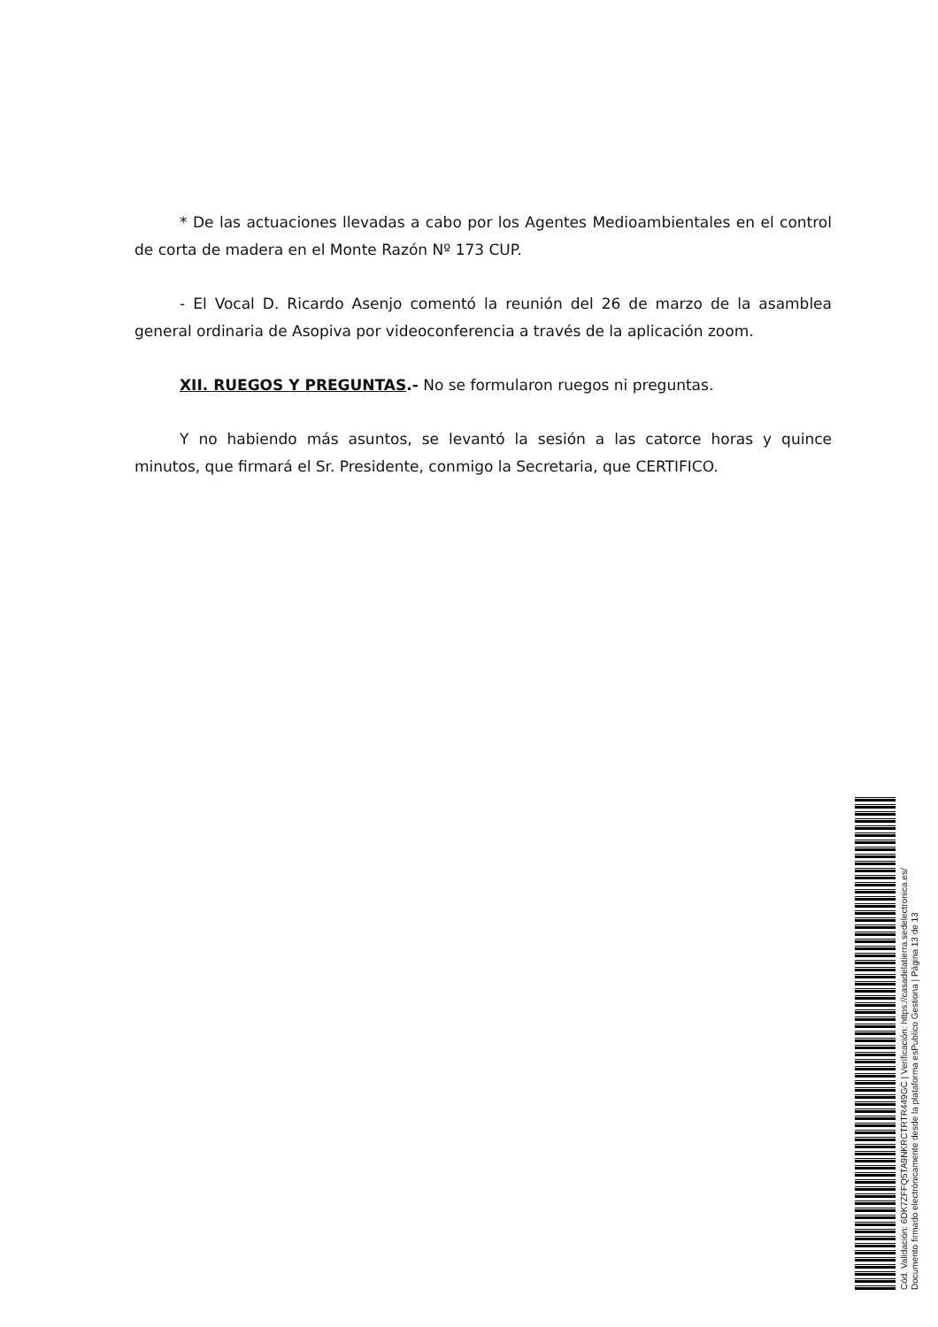* De las actuaciones llevadas a cabo por los Agentes Medioambientales en el control de corta de madera en el Monte Razón Nº 173 CUP.
- El Vocal D. Ricardo Asenjo comentó la reunión del 26 de marzo de la asamblea general ordinaria de Asopiva por videoconferencia a través de la aplicación zoom.
XII. RUEGOS Y PREGUNTAS.- No se formularon ruegos ni preguntas.
Y no habiendo más asuntos, se levantó la sesión a las catorce horas y quince minutos, que firmará el Sr. Presidente, conmigo la Secretaria, que CERTIFICO.
Cód. Validación: 6DK7ZFFQ5TA9NKRCTRTR449GC | Verificación: https://casadelatierra.sedelectronica.es/
Documento firmado electrónicamente desde la plataforma esPublico Gestiona | Página 13 de 13